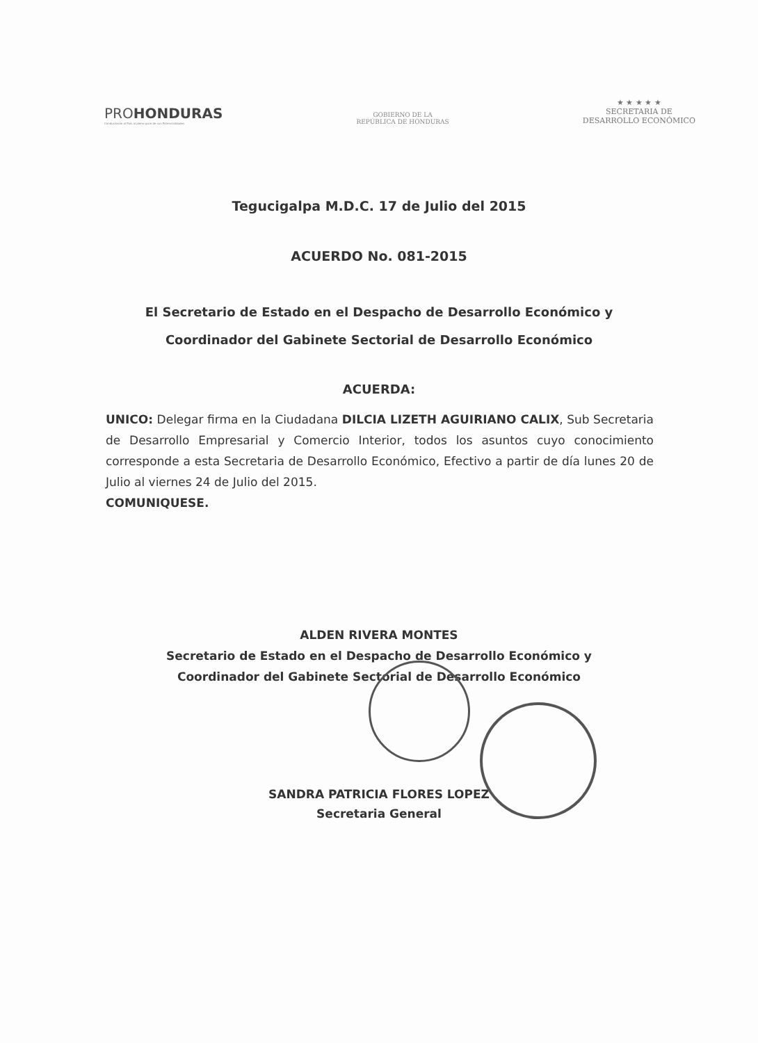PROHONDURAS
Conduciendo al País al pleno goce de sus Potencialidades
GOBIERNO DE LA
REPÚBLICA DE HONDURAS
★ ★ ★ ★ ★
SECRETARIA DE
DESARROLLO ECONÓMICO
Tegucigalpa M.D.C. 17 de Julio del 2015
ACUERDO No. 081-2015
El Secretario de Estado en el Despacho de Desarrollo Económico y
Coordinador del Gabinete Sectorial de Desarrollo Económico
ACUERDA:
UNICO: Delegar firma en la Ciudadana DILCIA LIZETH AGUIRIANO CALIX, Sub Secretaria de Desarrollo Empresarial y Comercio Interior, todos los asuntos cuyo conocimiento corresponde a esta Secretaria de Desarrollo Económico, Efectivo a partir de día lunes 20 de Julio al viernes 24 de Julio del 2015.
COMUNIQUESE.
ALDEN RIVERA MONTES
Secretario de Estado en el Despacho de Desarrollo Económico y
Coordinador del Gabinete Sectorial de Desarrollo Económico
SANDRA PATRICIA FLORES LOPEZ
Secretaria General